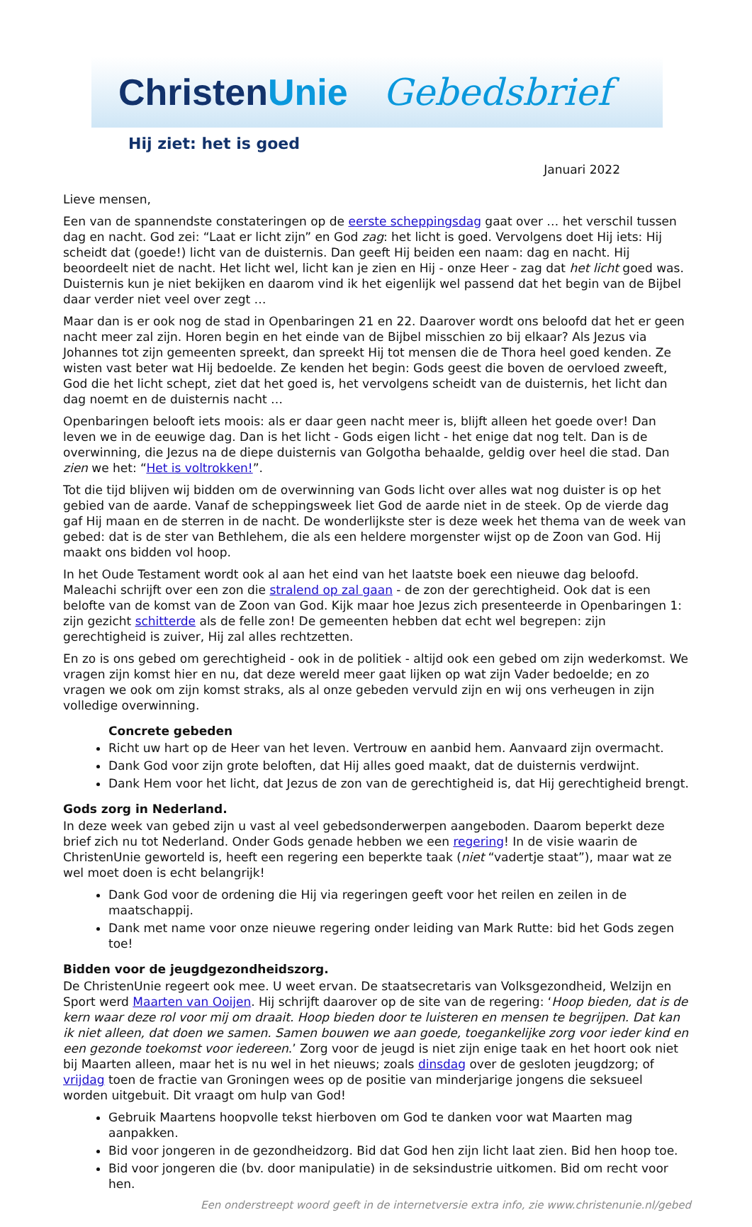ChristenUnie Gebedsbrief
Hij ziet: het is goed
Januari 2022
Lieve mensen,
Een van de spannendste constateringen op de eerste scheppingsdag gaat over … het verschil tussen dag en nacht. God zei: “Laat er licht zijn” en God zag: het licht is goed. Vervolgens doet Hij iets: Hij scheidt dat (goede!) licht van de duisternis. Dan geeft Hij beiden een naam: dag en nacht. Hij beoordeelt niet de nacht. Het licht wel, licht kan je zien en Hij - onze Heer - zag dat het licht goed was. Duisternis kun je niet bekijken en daarom vind ik het eigenlijk wel passend dat het begin van de Bijbel daar verder niet veel over zegt …
Maar dan is er ook nog de stad in Openbaringen 21 en 22. Daarover wordt ons beloofd dat het er geen nacht meer zal zijn. Horen begin en het einde van de Bijbel misschien zo bij elkaar? Als Jezus via Johannes tot zijn gemeenten spreekt, dan spreekt Hij tot mensen die de Thora heel goed kenden. Ze wisten vast beter wat Hij bedoelde. Ze kenden het begin: Gods geest die boven de oervloed zweeft, God die het licht schept, ziet dat het goed is, het vervolgens scheidt van de duisternis, het licht dan dag noemt en de duisternis nacht …
Openbaringen belooft iets moois: als er daar geen nacht meer is, blijft alleen het goede over! Dan leven we in de eeuwige dag. Dan is het licht - Gods eigen licht - het enige dat nog telt. Dan is de overwinning, die Jezus na de diepe duisternis van Golgotha behaalde, geldig over heel die stad. Dan zien we het: “Het is voltrokken!”.
Tot die tijd blijven wij bidden om de overwinning van Gods licht over alles wat nog duister is op het gebied van de aarde. Vanaf de scheppingsweek liet God de aarde niet in de steek. Op de vierde dag gaf Hij maan en de sterren in de nacht. De wonderlijkste ster is deze week het thema van de week van gebed: dat is de ster van Bethlehem, die als een heldere morgenster wijst op de Zoon van God. Hij maakt ons bidden vol hoop.
In het Oude Testament wordt ook al aan het eind van het laatste boek een nieuwe dag beloofd. Maleachi schrijft over een zon die stralend op zal gaan - de zon der gerechtigheid. Ook dat is een belofte van de komst van de Zoon van God. Kijk maar hoe Jezus zich presenteerde in Openbaringen 1: zijn gezicht schitterde als de felle zon! De gemeenten hebben dat echt wel begrepen: zijn gerechtigheid is zuiver, Hij zal alles rechtzetten.
En zo is ons gebed om gerechtigheid - ook in de politiek - altijd ook een gebed om zijn wederkomst. We vragen zijn komst hier en nu, dat deze wereld meer gaat lijken op wat zijn Vader bedoelde; en zo vragen we ook om zijn komst straks, als al onze gebeden vervuld zijn en wij ons verheugen in zijn volledige overwinning.
Concrete gebeden
Richt uw hart op de Heer van het leven. Vertrouw en aanbid hem. Aanvaard zijn overmacht.
Dank God voor zijn grote beloften, dat Hij alles goed maakt, dat de duisternis verdwijnt.
Dank Hem voor het licht, dat Jezus de zon van de gerechtigheid is, dat Hij gerechtigheid brengt.
Gods zorg in Nederland.
In deze week van gebed zijn u vast al veel gebedsonderwerpen aangeboden. Daarom beperkt deze brief zich nu tot Nederland. Onder Gods genade hebben we een regering! In de visie waarin de ChristenUnie geworteld is, heeft een regering een beperkte taak (niet “vadertje staat”), maar wat ze wel moet doen is echt belangrijk!
Dank God voor de ordening die Hij via regeringen geeft voor het reilen en zeilen in de maatschappij.
Dank met name voor onze nieuwe regering onder leiding van Mark Rutte: bid het Gods zegen toe!
Bidden voor de jeugdgezondheidszorg.
De ChristenUnie regeert ook mee. U weet ervan. De staatsecretaris van Volksgezondheid, Welzijn en Sport werd Maarten van Ooijen. Hij schrijft daarover op de site van de regering: ‘Hoop bieden, dat is de kern waar deze rol voor mij om draait. Hoop bieden door te luisteren en mensen te begrijpen. Dat kan ik niet alleen, dat doen we samen. Samen bouwen we aan goede, toegankelijke zorg voor ieder kind en een gezonde toekomst voor iedereen.’ Zorg voor de jeugd is niet zijn enige taak en het hoort ook niet bij Maarten alleen, maar het is nu wel in het nieuws; zoals dinsdag over de gesloten jeugdzorg; of vrijdag toen de fractie van Groningen wees op de positie van minderjarige jongens die seksueel worden uitgebuit. Dit vraagt om hulp van God!
Gebruik Maartens hoopvolle tekst hierboven om God te danken voor wat Maarten mag aanpakken.
Bid voor jongeren in de gezondheidzorg. Bid dat God hen zijn licht laat zien. Bid hen hoop toe.
Bid voor jongeren die (bv. door manipulatie) in de seksindustrie uitkomen. Bid om recht voor hen.
Een onderstreept woord geeft in de internetversie extra info, zie www.christenunie.nl/gebed